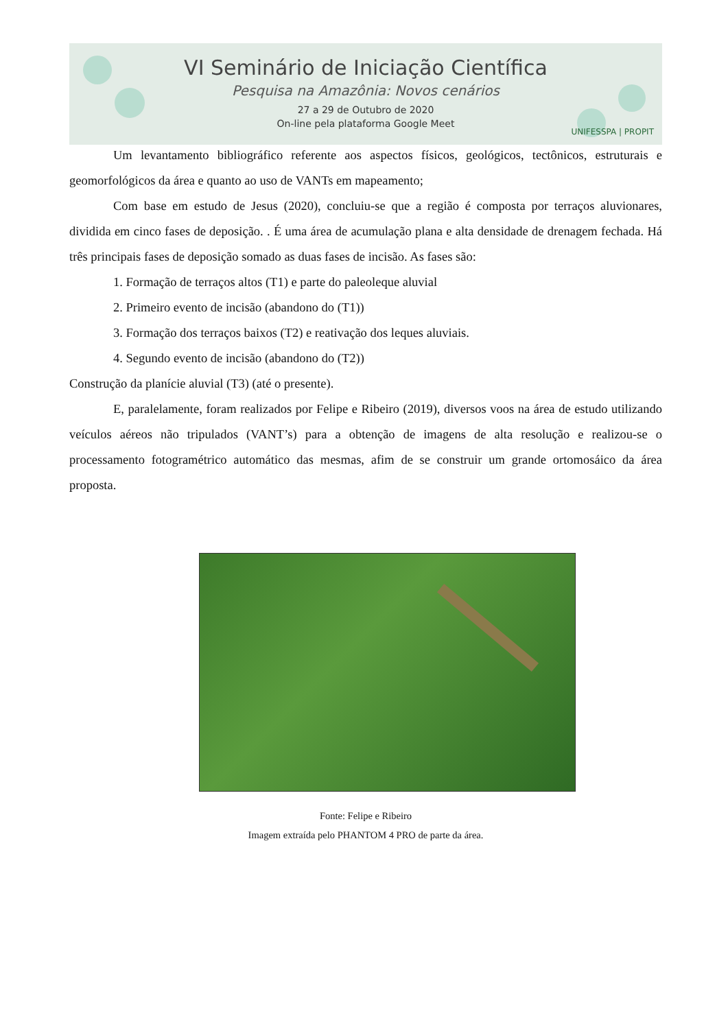VI Seminário de Iniciação Científica
Pesquisa na Amazônia: Novos cenários
27 a 29 de Outubro de 2020
On-line pela plataforma Google Meet
UNIFESSPA | PROPIT
Um levantamento bibliográfico referente aos aspectos físicos, geológicos, tectônicos, estruturais e geomorfológicos da área e quanto ao uso de VANTs em mapeamento;
Com base em estudo de Jesus (2020), concluiu-se que a região é composta por terraços aluvionares, dividida em cinco fases de deposição. . É uma área de acumulação plana e alta densidade de drenagem fechada. Há três principais fases de deposição somado as duas fases de incisão. As fases são:
1. Formação de terraços altos (T1) e parte do paleoleque aluvial
2. Primeiro evento de incisão (abandono do (T1))
3. Formação dos terraços baixos (T2) e reativação dos leques aluviais.
4. Segundo evento de incisão (abandono do (T2))
Construção da planície aluvial (T3) (até o presente).
E, paralelamente, foram realizados por Felipe e Ribeiro (2019), diversos voos na área de estudo utilizando veículos aéreos não tripulados (VANT’s) para a obtenção de imagens de alta resolução e realizou-se o processamento fotogramétrico automático das mesmas, afim de se construir um grande ortomosáico da área proposta.
Fonte: Felipe e Ribeiro
Imagem extraída pelo PHANTOM 4 PRO de parte da área.